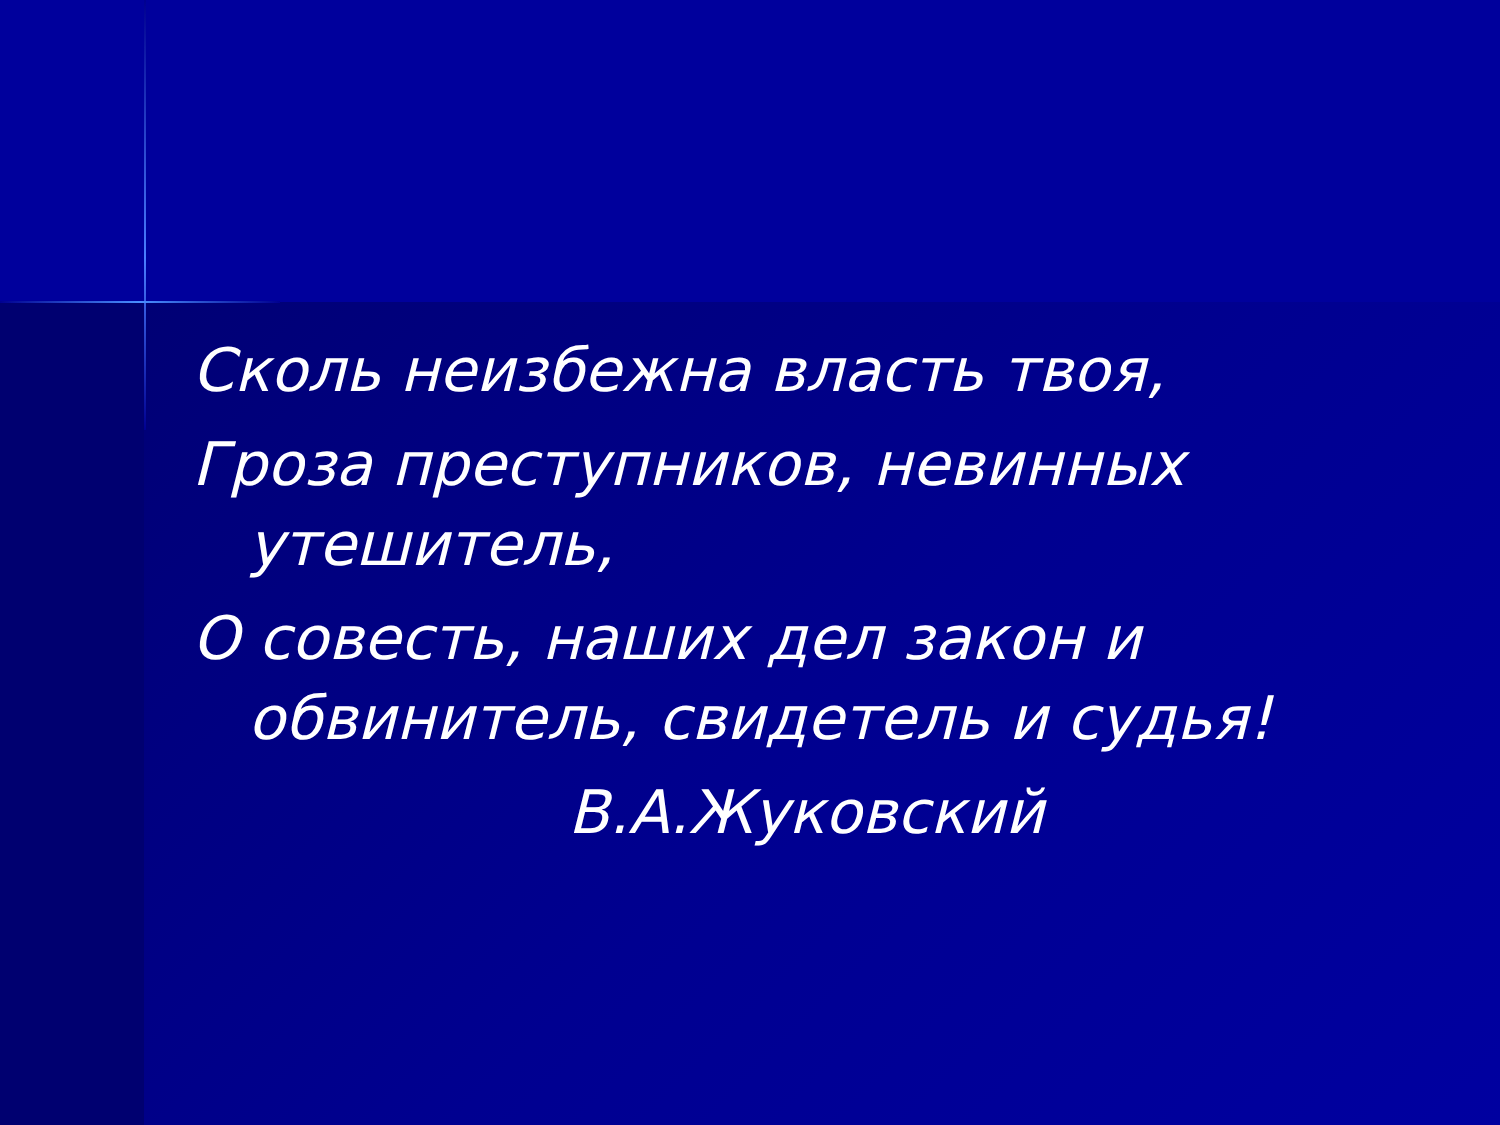Сколь неизбежна власть твоя,
Гроза преступников, невинных
утешитель,
О совесть, наших дел закон и
обвинитель, свидетель и судья!
В.А.Жуковский